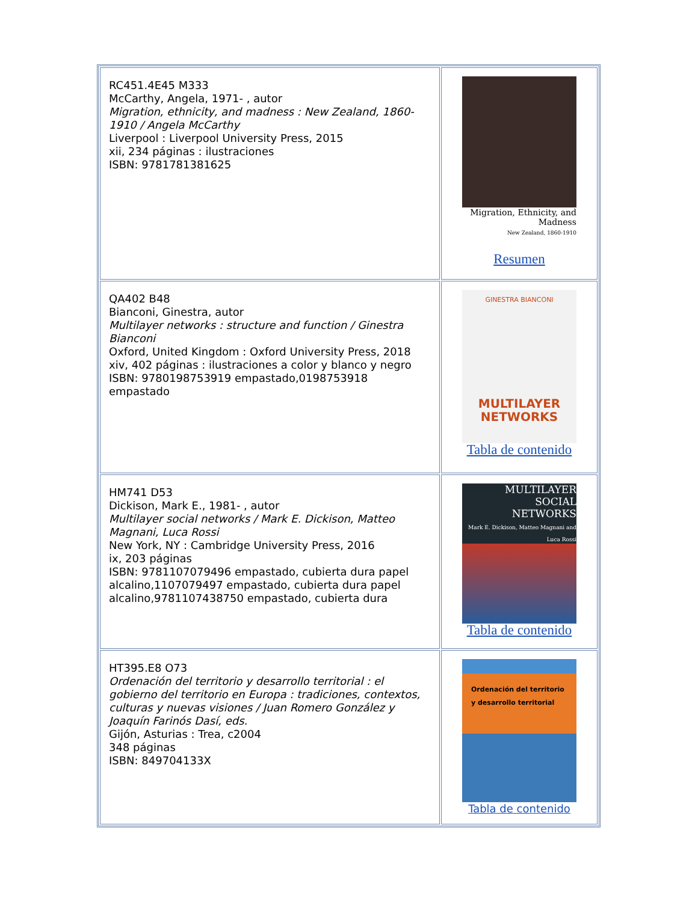| RC451.4E45 M333 McCarthy, Angela, 1971- , autor Migration, ethnicity, and madness : New Zealand, 1860-1910 / Angela McCarthy Liverpool : Liverpool University Press, 2015 xii, 234 páginas : ilustraciones ISBN: 9781781381625 | Migration, Ethnicity, and Madness New Zealand, 1860-1910 Resumen |
| QA402 B48 Bianconi, Ginestra, autor Multilayer networks : structure and function / Ginestra Bianconi Oxford, United Kingdom : Oxford University Press, 2018 xiv, 402 páginas : ilustraciones a color y blanco y negro ISBN: 9780198753919 empastado,0198753918 empastado | GINESTRA BIANCONI MULTILAYER NETWORKS Tabla de contenido |
| HM741 D53 Dickison, Mark E., 1981- , autor Multilayer social networks / Mark E. Dickison, Matteo Magnani, Luca Rossi New York, NY : Cambridge University Press, 2016 ix, 203 páginas ISBN: 9781107079496 empastado, cubierta dura papel alcalino,1107079497 empastado, cubierta dura papel alcalino,9781107438750 empastado, cubierta dura | MULTILAYER SOCIAL NETWORKS Mark E. Dickison, Matteo Magnani and Luca Rossi Tabla de contenido |
| HT395.E8 O73 Ordenación del territorio y desarrollo territorial : el gobierno del territorio en Europa : tradiciones, contextos, culturas y nuevas visiones / Juan Romero González y Joaquín Farinós Dasí, eds. Gijón, Asturias : Trea, c2004 348 páginas ISBN: 849704133X | Ordenación del territorio y desarrollo territorial Tabla de contenido |